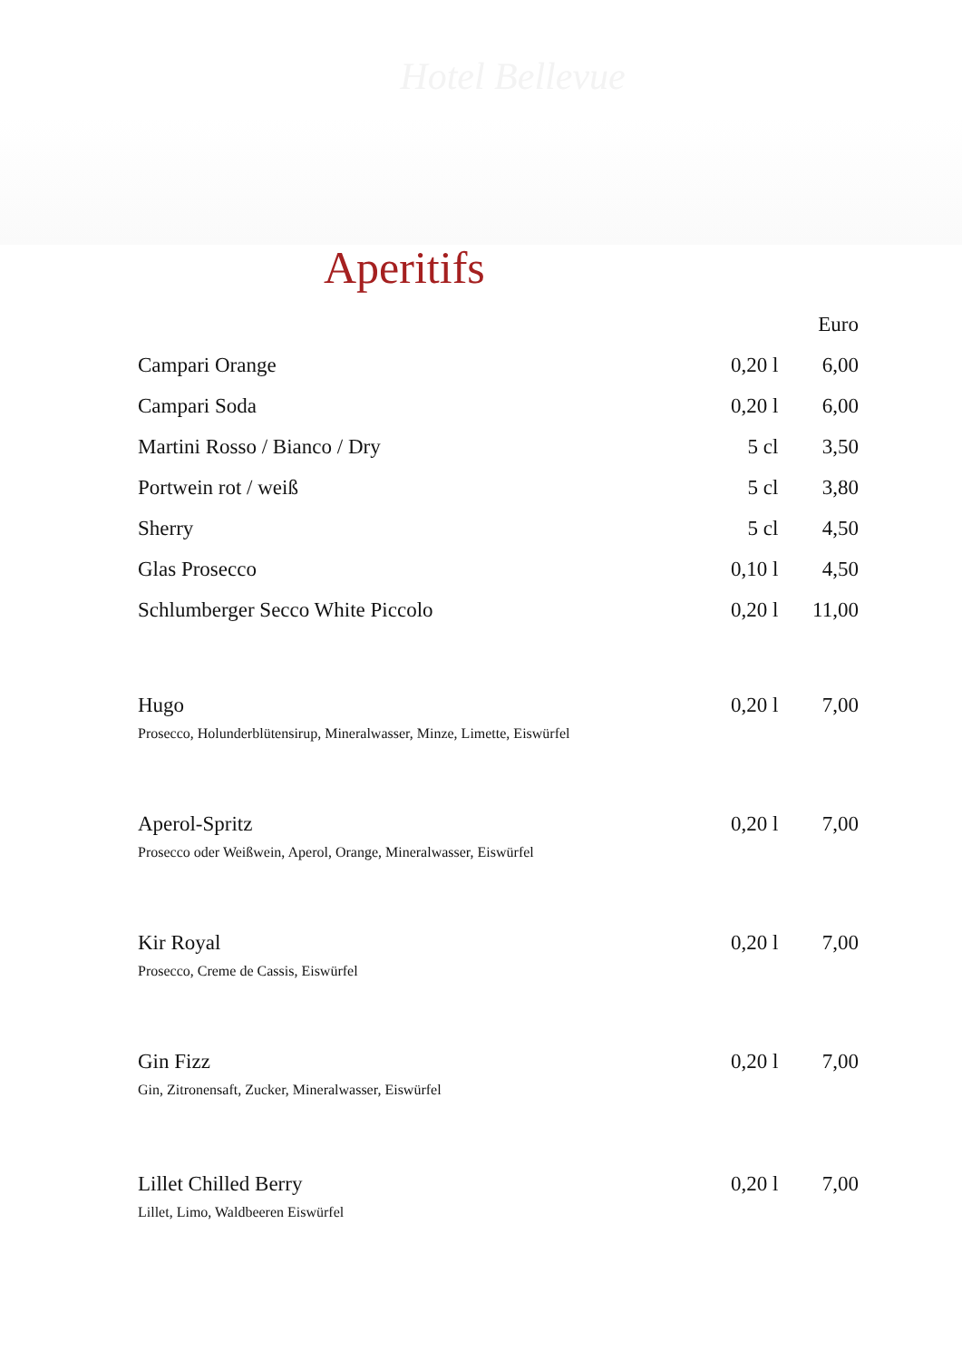Hotel Bellevue
Aperitifs
| | | Euro |
| --- | --- | --- |
| Campari Orange | 0,20 l | 6,00 |
| Campari Soda | 0,20 l | 6,00 |
| Martini Rosso / Bianco / Dry | 5 cl | 3,50 |
| Portwein rot / weiß | 5 cl | 3,80 |
| Sherry | 5 cl | 4,50 |
| Glas Prosecco | 0,10 l | 4,50 |
| Schlumberger Secco White Piccolo | 0,20 l | 11,00 |
| Hugo | 0,20 l | 7,00 |
| Prosecco, Holunderblütensirup, Mineralwasser, Minze, Limette, Eiswürfel | | |
| Aperol-Spritz | 0,20 l | 7,00 |
| Prosecco oder Weißwein, Aperol, Orange, Mineralwasser, Eiswürfel | | |
| Kir Royal | 0,20 l | 7,00 |
| Prosecco, Creme de Cassis, Eiswürfel | | |
| Gin Fizz | 0,20 l | 7,00 |
| Gin, Zitronensaft, Zucker, Mineralwasser, Eiswürfel | | |
| Lillet Chilled Berry | 0,20 l | 7,00 |
| Lillet, Limo, Waldbeeren Eiswürfel | | |